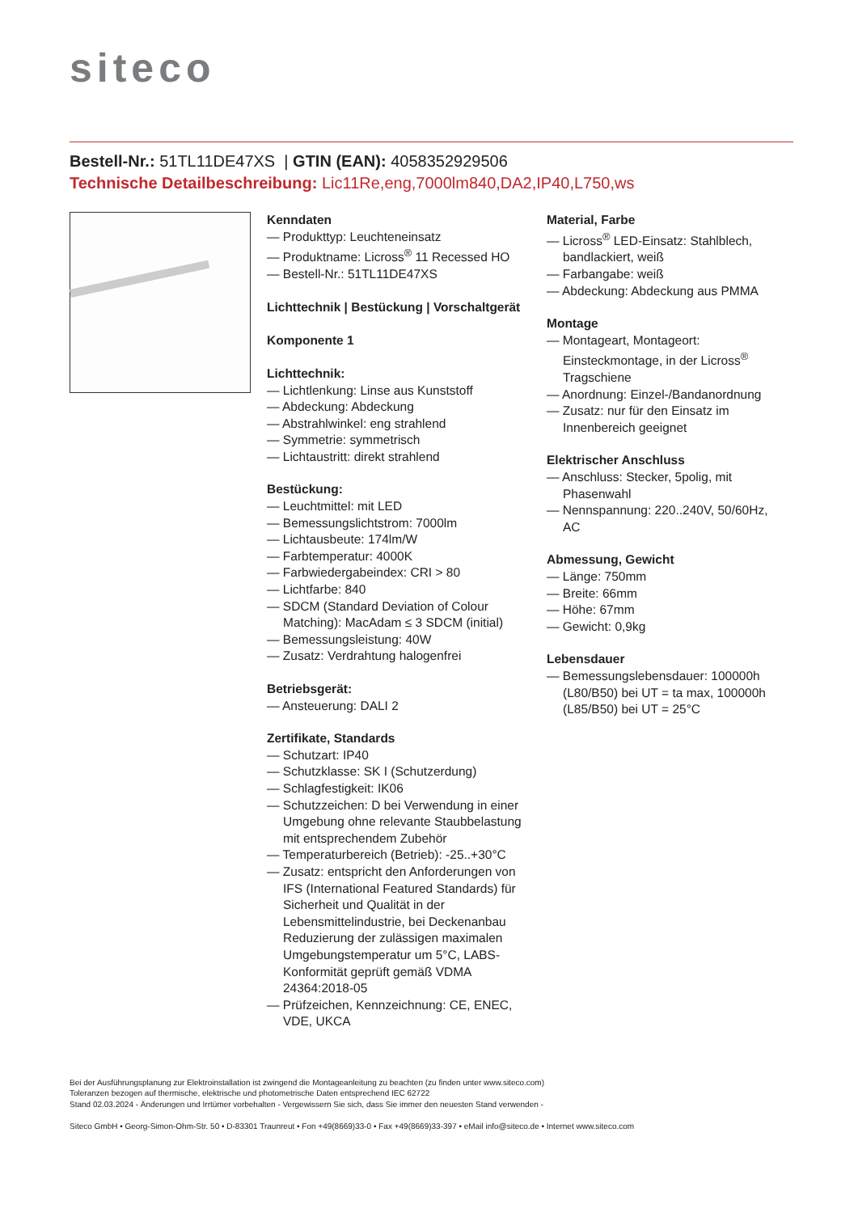siteco
Bestell-Nr.: 51TL11DE47XS | GTIN (EAN): 4058352929506
Technische Detailbeschreibung: Lic11Re,eng,7000lm840,DA2,IP40,L750,ws
Kenndaten
— Produkttyp: Leuchteneinsatz
— Produktname: Licross<sup>®</sup> 11 Recessed HO
— Bestell-Nr.: 51TL11DE47XS
Lichttechnik | Bestückung | Vorschaltgerät
Komponente 1
Lichttechnik:
— Lichtlenkung: Linse aus Kunststoff
— Abdeckung: Abdeckung
— Abstrahlwinkel: eng strahlend
— Symmetrie: symmetrisch
— Lichtaustritt: direkt strahlend
Bestückung:
— Leuchtmittel: mit LED
— Bemessungslichtstrom: 7000lm
— Lichtausbeute: 174lm/W
— Farbtemperatur: 4000K
— Farbwiedergabeindex: CRI > 80
— Lichtfarbe: 840
— SDCM (Standard Deviation of Colour Matching): MacAdam ≤ 3 SDCM (initial)
— Bemessungsleistung: 40W
— Zusatz: Verdrahtung halogenfrei
Betriebsgerät:
— Ansteuerung: DALI 2
Zertifikate, Standards
— Schutzart: IP40
— Schutzklasse: SK I (Schutzerdung)
— Schlagfestigkeit: IK06
— Schutzzeichen: D bei Verwendung in einer Umgebung ohne relevante Staubbelastung mit entsprechendem Zubehör
— Temperaturbereich (Betrieb): -25..+30°C
— Zusatz: entspricht den Anforderungen von IFS (International Featured Standards) für Sicherheit und Qualität in der Lebensmittelindustrie, bei Deckenanbau Reduzierung der zulässigen maximalen Umgebungstemperatur um 5°C, LABS-Konformität geprüft gemäß VDMA 24364:2018-05
— Prüfzeichen, Kennzeichnung: CE, ENEC, VDE, UKCA
Material, Farbe
— Licross<sup>®</sup> LED-Einsatz: Stahlblech, bandlackiert, weiß
— Farbangabe: weiß
— Abdeckung: Abdeckung aus PMMA
Montage
— Montageart, Montageort: Einsteckmontage, in der Licross<sup>®</sup> Tragschiene
— Anordnung: Einzel-/Bandanordnung
— Zusatz: nur für den Einsatz im Innenbereich geeignet
Elektrischer Anschluss
— Anschluss: Stecker, 5polig, mit Phasenwahl
— Nennspannung: 220..240V, 50/60Hz, AC
Abmessung, Gewicht
— Länge: 750mm
— Breite: 66mm
— Höhe: 67mm
— Gewicht: 0,9kg
Lebensdauer
— Bemessungslebensdauer: 100000h (L80/B50) bei UT = ta max, 100000h (L85/B50) bei UT = 25°C
Bei der Ausführungsplanung zur Elektroinstallation ist zwingend die Montageanleitung zu beachten (zu finden unter www.siteco.com)
Toleranzen bezogen auf thermische, elektrische und photometrische Daten entsprechend IEC 62722
Stand 02.03.2024 - Änderungen und Irrtümer vorbehalten - Vergewissern Sie sich, dass Sie immer den neuesten Stand verwenden -
Siteco GmbH • Georg-Simon-Ohm-Str. 50 • D-83301 Traunreut • Fon +49(8669)33-0 • Fax +49(8669)33-397 • eMail info@siteco.de • Internet www.siteco.com